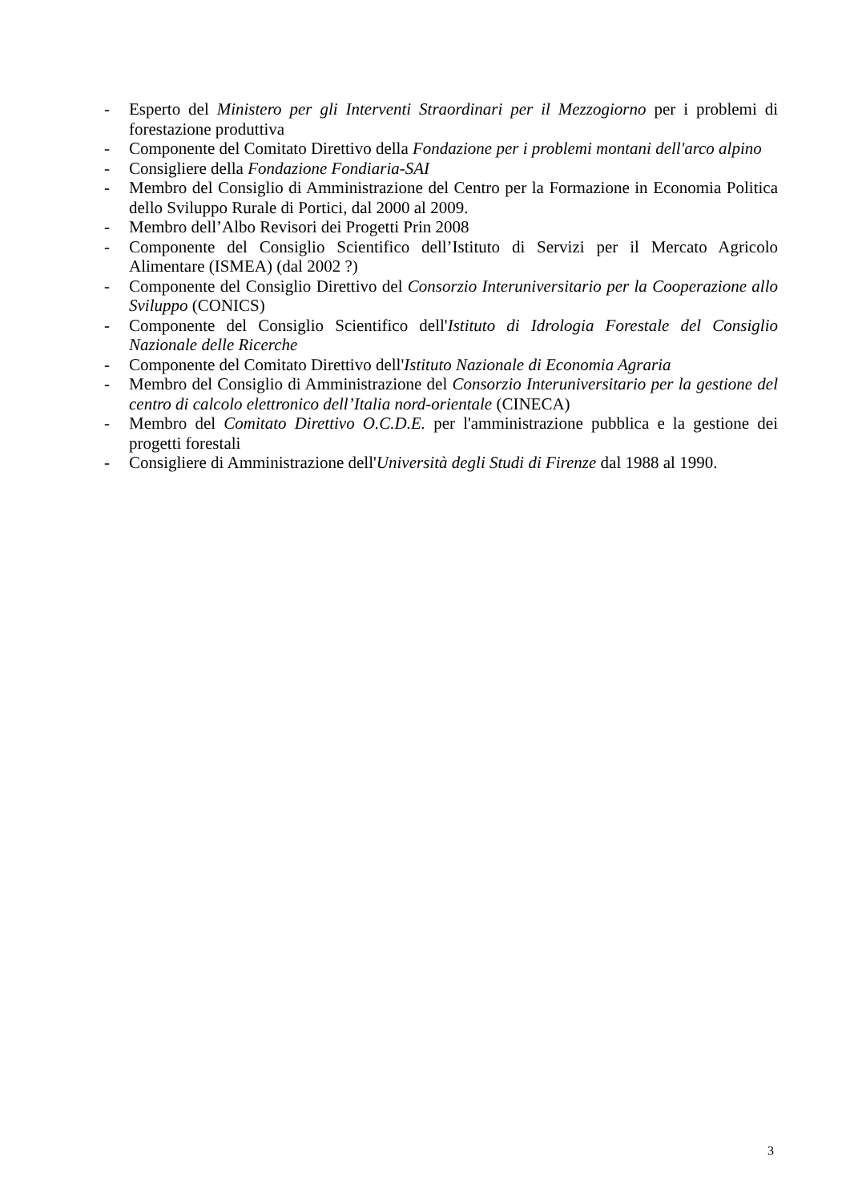- Esperto del Ministero per gli Interventi Straordinari per il Mezzogiorno per i problemi di forestazione produttiva
- Componente del Comitato Direttivo della Fondazione per i problemi montani dell'arco alpino
- Consigliere della Fondazione Fondiaria-SAI
- Membro del Consiglio di Amministrazione del Centro per la Formazione in Economia Politica dello Sviluppo Rurale di Portici, dal 2000 al 2009.
- Membro dell’Albo Revisori dei Progetti Prin 2008
- Componente del Consiglio Scientifico dell’Istituto di Servizi per il Mercato Agricolo Alimentare (ISMEA) (dal 2002 ?)
- Componente del Consiglio Direttivo del Consorzio Interuniversitario per la Cooperazione allo Sviluppo (CONICS)
- Componente del Consiglio Scientifico dell'Istituto di Idrologia Forestale del Consiglio Nazionale delle Ricerche
- Componente del Comitato Direttivo dell'Istituto Nazionale di Economia Agraria
- Membro del Consiglio di Amministrazione del Consorzio Interuniversitario per la gestione del centro di calcolo elettronico dell’Italia nord-orientale (CINECA)
- Membro del Comitato Direttivo O.C.D.E. per l'amministrazione pubblica e la gestione dei progetti forestali
- Consigliere di Amministrazione dell'Università degli Studi di Firenze dal 1988 al 1990.
3